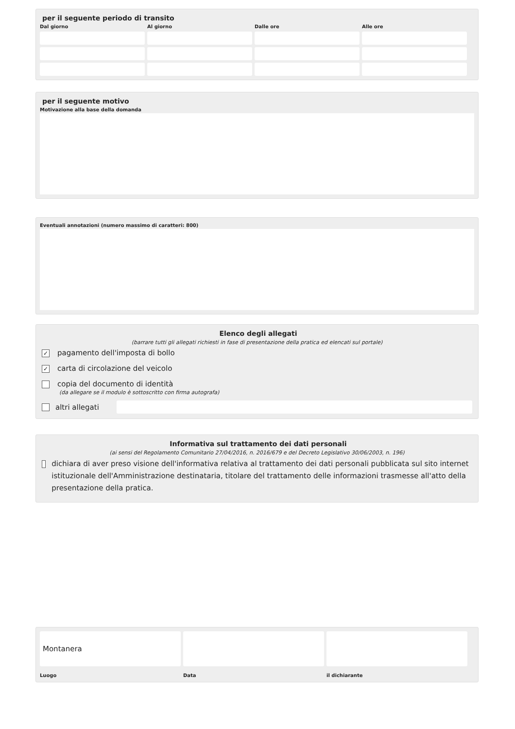per il seguente periodo di transito
Dal giorno
Al giorno
Dalle ore
Alle ore
per il seguente motivo
Motivazione alla base della domanda
Eventuali annotazioni (numero massimo di caratteri: 800)
Elenco degli allegati
(barrare tutti gli allegati richiesti in fase di presentazione della pratica ed elencati sul portale)
✓ pagamento dell'imposta di bollo
✓ carta di circolazione del veicolo
copia del documento di identità
(da allegare se il modulo è sottoscritto con firma autografa)
altri allegati
Informativa sul trattamento dei dati personali
(ai sensi del Regolamento Comunitario 27/04/2016, n. 2016/679 e del Decreto Legislativo 30/06/2003, n. 196)
dichiara di aver preso visione dell'informativa relativa al trattamento dei dati personali pubblicata sul sito internet istituzionale dell'Amministrazione destinataria, titolare del trattamento delle informazioni trasmesse all'atto della presentazione della pratica.
Montanera
Luogo
Data
il dichiarante